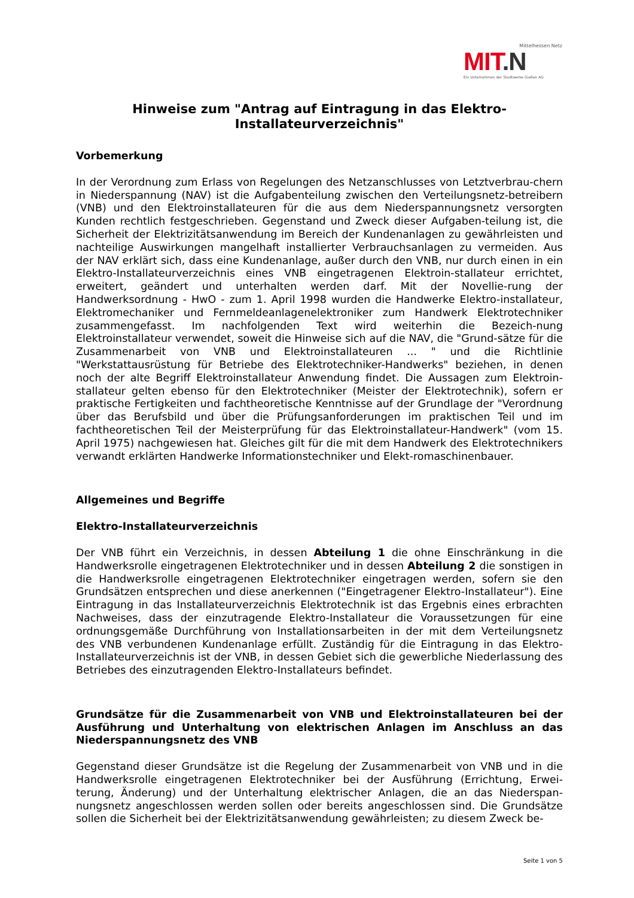Mittelhessen Netz
MIT.N
Ein Unternehmen der Stadtwerke Gießen AG
Hinweise zum "Antrag auf Eintragung in das Elektro-
Installateurverzeichnis"
Vorbemerkung
In der Verordnung zum Erlass von Regelungen des Netzanschlusses von Letztverbrau-chern in Niederspannung (NAV) ist die Aufgabenteilung zwischen den Verteilungsnetz-betreibern (VNB) und den Elektroinstallateuren für die aus dem Niederspannungsnetz versorgten Kunden rechtlich festgeschrieben. Gegenstand und Zweck dieser Aufgaben-teilung ist, die Sicherheit der Elektrizitätsanwendung im Bereich der Kundenanlagen zu gewährleisten und nachteilige Auswirkungen mangelhaft installierter Verbrauchsanlagen zu vermeiden. Aus der NAV erklärt sich, dass eine Kundenanlage, außer durch den VNB, nur durch einen in ein Elektro-Installateurverzeichnis eines VNB eingetragenen Elektroin-stallateur errichtet, erweitert, geändert und unterhalten werden darf. Mit der Novellie-rung der Handwerksordnung - HwO - zum 1. April 1998 wurden die Handwerke Elektro-installateur, Elektromechaniker und Fernmeldeanlagenelektroniker zum Handwerk Elektrotechniker zusammengefasst. Im nachfolgenden Text wird weiterhin die Bezeich-nung Elektroinstallateur verwendet, soweit die Hinweise sich auf die NAV, die "Grund-sätze für die Zusammenarbeit von VNB und Elektroinstallateuren ... " und die Richtlinie "Werkstattausrüstung für Betriebe des Elektrotechniker-Handwerks" beziehen, in denen noch der alte Begriff Elektroinstallateur Anwendung findet. Die Aussagen zum Elektroin-stallateur gelten ebenso für den Elektrotechniker (Meister der Elektrotechnik), sofern er praktische Fertigkeiten und fachtheoretische Kenntnisse auf der Grundlage der "Verordnung über das Berufsbild und über die Prüfungsanforderungen im praktischen Teil und im fachtheoretischen Teil der Meisterprüfung für das Elektroinstallateur-Handwerk" (vom 15. April 1975) nachgewiesen hat. Gleiches gilt für die mit dem Handwerk des Elektrotechnikers verwandt erklärten Handwerke Informationstechniker und Elekt-romaschinenbauer.
Allgemeines und Begriffe
Elektro-Installateurverzeichnis
Der VNB führt ein Verzeichnis, in dessen Abteilung 1 die ohne Einschränkung in die Handwerksrolle eingetragenen Elektrotechniker und in dessen Abteilung 2 die sonstigen in die Handwerksrolle eingetragenen Elektrotechniker eingetragen werden, sofern sie den Grundsätzen entsprechen und diese anerkennen ("Eingetragener Elektro-Installateur"). Eine Eintragung in das Installateurverzeichnis Elektrotechnik ist das Ergebnis eines erbrachten Nachweises, dass der einzutragende Elektro-Installateur die Voraussetzungen für eine ordnungsgemäße Durchführung von Installationsarbeiten in der mit dem Verteilungsnetz des VNB verbundenen Kundenanlage erfüllt. Zuständig für die Eintragung in das Elektro- Installateurverzeichnis ist der VNB, in dessen Gebiet sich die gewerbliche Niederlassung des Betriebes des einzutragenden Elektro-Installateurs befindet.
Grundsätze für die Zusammenarbeit von VNB und Elektroinstallateuren bei der Ausführung und Unterhaltung von elektrischen Anlagen im Anschluss an das Niederspannungsnetz des VNB
Gegenstand dieser Grundsätze ist die Regelung der Zusammenarbeit von VNB und in die Handwerksrolle eingetragenen Elektrotechniker bei der Ausführung (Errichtung, Erwei-terung, Änderung) und der Unterhaltung elektrischer Anlagen, die an das Niederspan-nungsnetz angeschlossen werden sollen oder bereits angeschlossen sind. Die Grundsätze sollen die Sicherheit bei der Elektrizitätsanwendung gewährleisten; zu diesem Zweck be-
Seite 1 von 5